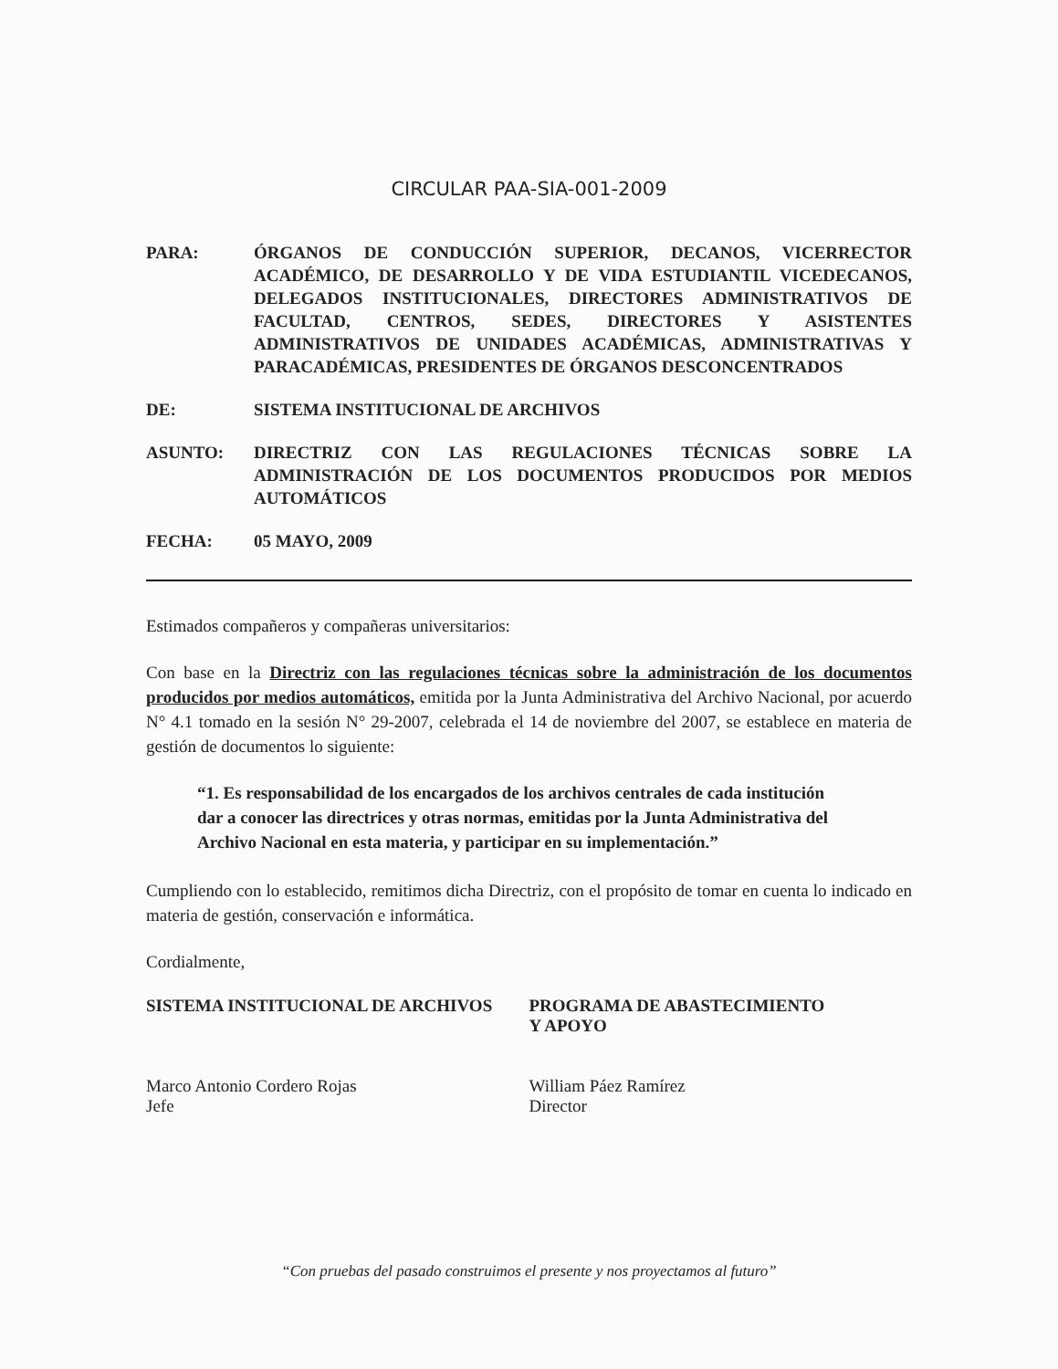CIRCULAR PAA-SIA-001-2009
PARA: ÓRGANOS DE CONDUCCIÓN SUPERIOR, DECANOS, VICERRECTOR ACADÉMICO, DE DESARROLLO Y DE VIDA ESTUDIANTIL VICEDECANOS, DELEGADOS INSTITUCIONALES, DIRECTORES ADMINISTRATIVOS DE FACULTAD, CENTROS, SEDES, DIRECTORES Y ASISTENTES ADMINISTRATIVOS DE UNIDADES ACADÉMICAS, ADMINISTRATIVAS Y PARACADÉMICAS, PRESIDENTES DE ÓRGANOS DESCONCENTRADOS
DE: SISTEMA INSTITUCIONAL DE ARCHIVOS
ASUNTO: DIRECTRIZ CON LAS REGULACIONES TÉCNICAS SOBRE LA ADMINISTRACIÓN DE LOS DOCUMENTOS PRODUCIDOS POR MEDIOS AUTOMÁTICOS
FECHA: 05 MAYO, 2009
Estimados compañeros y compañeras universitarios:
Con base en la Directriz con las regulaciones técnicas sobre la administración de los documentos producidos por medios automáticos, emitida por la Junta Administrativa del Archivo Nacional, por acuerdo N° 4.1 tomado en la sesión N° 29-2007, celebrada el 14 de noviembre del 2007, se establece en materia de gestión de documentos lo siguiente:
“1. Es responsabilidad de los encargados de los archivos centrales de cada institución dar a conocer las directrices y otras normas, emitidas por la Junta Administrativa del Archivo Nacional en esta materia, y participar en su implementación.”
Cumpliendo con lo establecido, remitimos dicha Directriz, con el propósito de tomar en cuenta lo indicado en materia de gestión, conservación e informática.
Cordialmente,
SISTEMA INSTITUCIONAL DE ARCHIVOS
Marco Antonio Cordero Rojas
Jefe
PROGRAMA DE ABASTECIMIENTO
Y APOYO
William Páez Ramírez
Director
“Con pruebas del pasado construimos el presente y nos proyectamos al futuro”